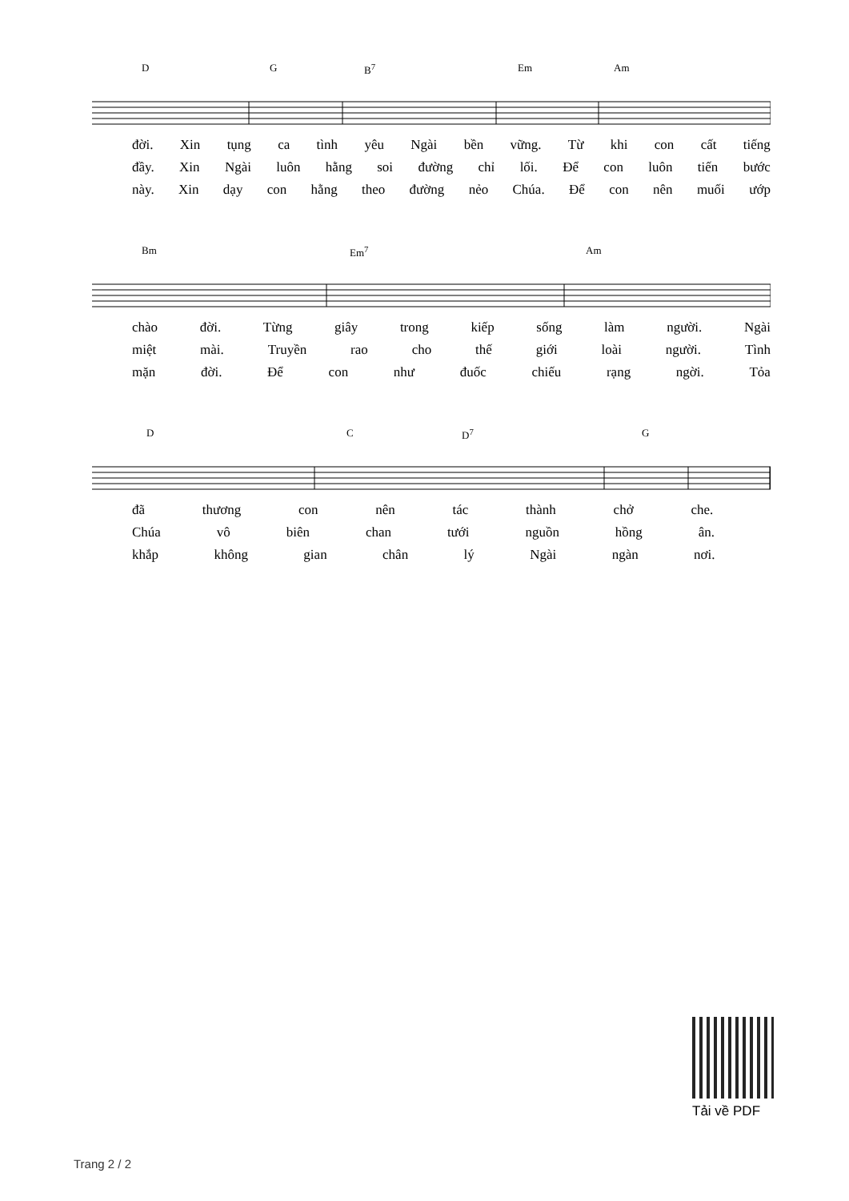D G B<sup>7</sup> Em Am
đời. Xin tụng ca tình yêu Ngài bền vững. Từ khi con cất tiếng
đầy. Xin Ngài luôn hằng soi đường chỉ lối. Để con luôn tiến bước
này. Xin dạy con hằng theo đường nẻo Chúa. Để con nên muối ướp
Bm Em<sup>7</sup> Am
chào đời. Từng giây trong kiếp sống làm người. Ngài
miệt mài. Truyền rao cho thế giới loài người. Tình
mặn đời. Để con như đuốc chiếu rạng ngời. Tỏa
D C D<sup>7</sup> G
đã thương con nên tác thành chở che.
Chúa vô biên chan tưới nguồn hồng ân.
khắp không gian chân lý Ngài ngàn nơi.
Tải về PDF
Trang 2 / 2